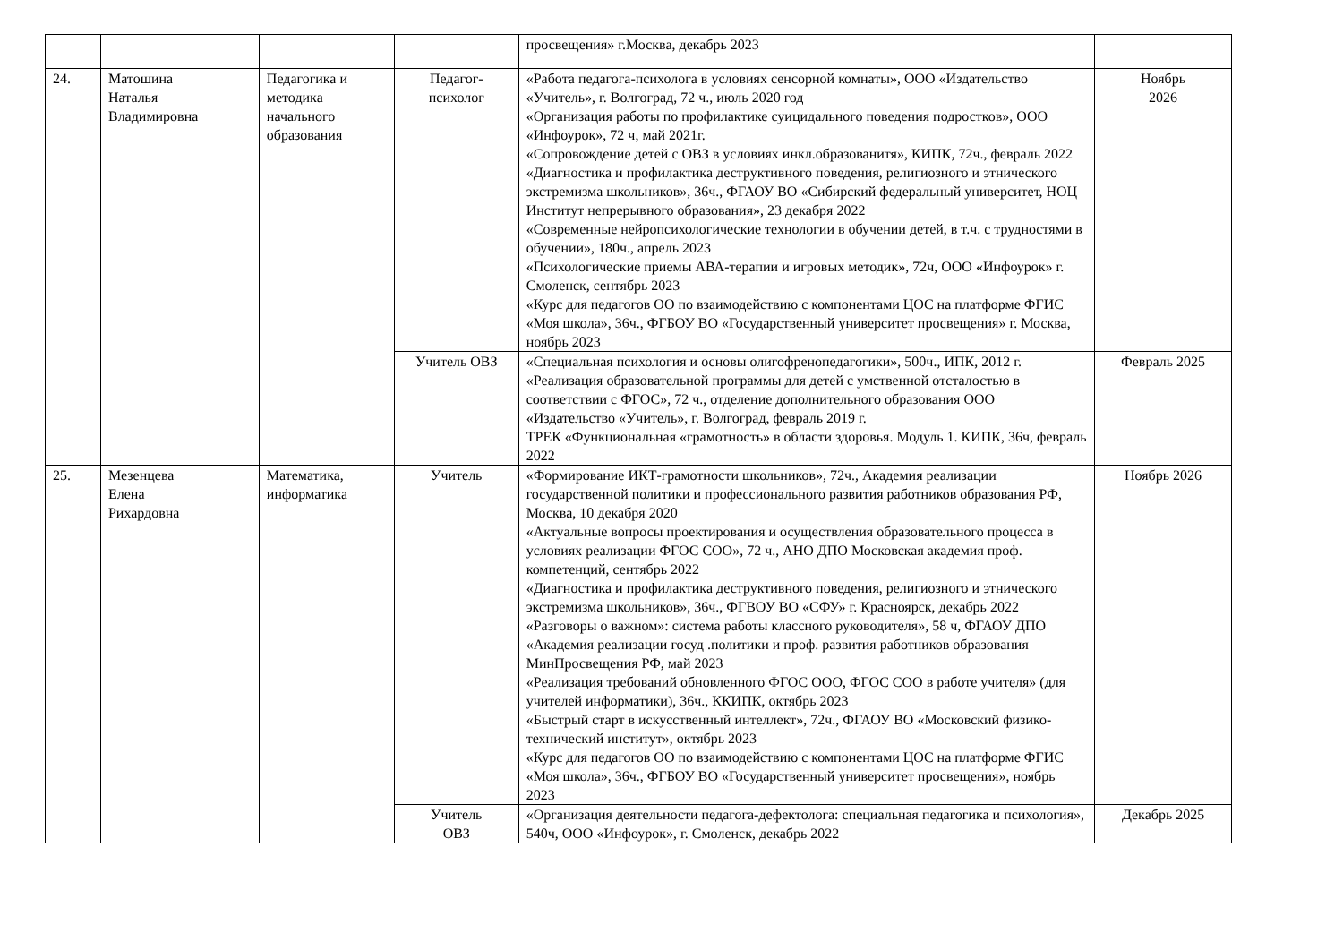| | | | | просвещения» г.Москва, декабрь 2023 | |
| 24. | Матошина Наталья Владимировна | Педагогика и методика начального образования | Педагог- психолог | «Работа педагога-психолога в условиях сенсорной комнаты», ООО «Издательство «Учитель», г. Волгоград, 72 ч., июль 2020 год «Организация работы по профилактике суицидального поведения подростков», ООО «Инфоурок», 72 ч, май 2021г. «Сопровождение детей с ОВЗ в условиях инкл.образованитя», КИПК, 72ч., февраль 2022 «Диагностика и профилактика деструктивного поведения, религиозного и этнического экстремизма школьников», 36ч., ФГАОУ ВО «Сибирский федеральный университет, НОЦ Институт непрерывного образования», 23 декабря 2022 «Современные нейропсихологические технологии в обучении детей, в т.ч. с трудностями в обучении», 180ч., апрель 2023 «Психологические приемы АВА-терапии и игровых методик», 72ч, ООО «Инфоурок» г. Смоленск, сентябрь 2023 «Курс для педагогов ОО по взаимодействию с компонентами ЦОС на платформе ФГИС «Моя школа», 36ч., ФГБОУ ВО «Государственный университет просвещения» г. Москва, ноябрь 2023 | Ноябрь 2026 |
| | | | Учитель ОВЗ | «Специальная психология и основы олигофренопедагогики», 500ч., ИПК, 2012 г. «Реализация образовательной программы для детей с умственной отсталостью в соответствии с ФГОС», 72 ч., отделение дополнительного образования ООО «Издательство «Учитель», г. Волгоград, февраль 2019 г. ТРЕК «Функциональная «грамотность» в области здоровья. Модуль 1. КИПК, 36ч, февраль 2022 | Февраль 2025 |
| 25. | Мезенцева Елена Рихардовна | Математика, информатика | Учитель | «Формирование ИКТ-грамотности школьников», 72ч., Академия реализации государственной политики и профессионального развития работников образования РФ, Москва, 10 декабря 2020 «Актуальные вопросы проектирования и осуществления образовательного процесса в условиях реализации ФГОС СОО», 72 ч., АНО ДПО Московская академия проф. компетенций, сентябрь 2022 «Диагностика и профилактика деструктивного поведения, религиозного и этнического экстремизма школьников», 36ч., ФГВОУ ВО «СФУ» г. Красноярск, декабрь 2022 «Разговоры о важном»: система работы классного руководителя», 58 ч, ФГАОУ ДПО «Академия реализации госуд .политики и проф. развития работников образования МинПросвещения РФ, май 2023 «Реализация требований обновленного ФГОС ООО, ФГОС СОО в работе учителя» (для учителей информатики), 36ч., ККИПК, октябрь 2023 «Быстрый старт в искусственный интеллект», 72ч., ФГАОУ ВО «Московский физико-технический институт», октябрь 2023 «Курс для педагогов ОО по взаимодействию с компонентами ЦОС на платформе ФГИС «Моя школа», 36ч., ФГБОУ ВО «Государственный университет просвещения», ноябрь 2023 | Ноябрь 2026 |
| | | | Учитель ОВЗ | «Организация деятельности педагога-дефектолога: специальная педагогика и психология», 540ч, ООО «Инфоурок», г. Смоленск, декабрь 2022 | Декабрь 2025 |